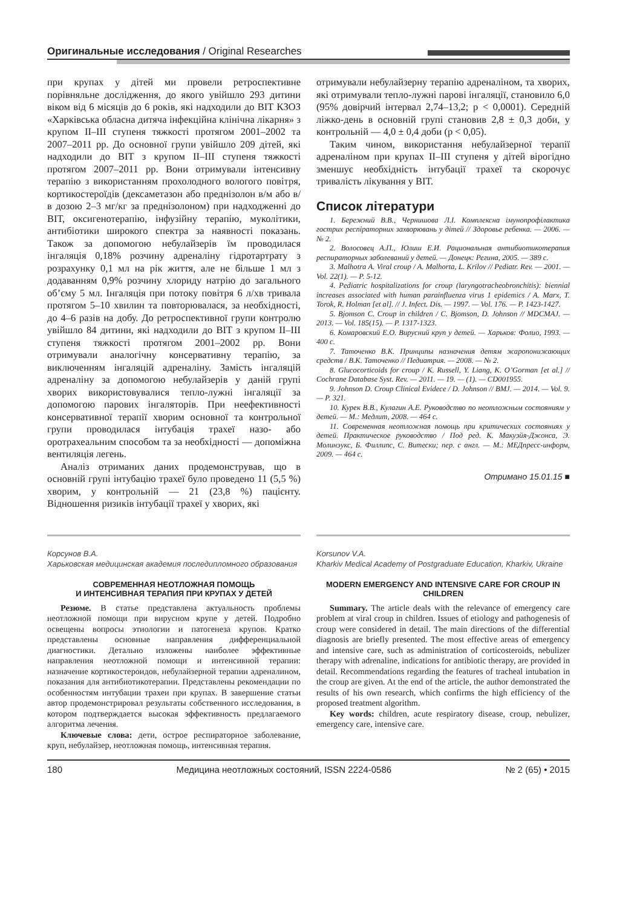Оригинальные исследования / Original Researches
при крупах у дітей ми провели ретроспективне порівняльне дослідження, до якого увійшло 293 дитини віком від 6 місяців до 6 років, які надходили до ВІТ КЗОЗ «Харківська обласна дитяча інфекційна клінічна лікарня» з крупом ІІ–ІІІ ступеня тяжкості протягом 2001–2002 та 2007–2011 рр. До основної групи увійшло 209 дітей, які надходили до ВІТ з крупом ІІ–ІІІ ступеня тяжкості протягом 2007–2011 рр. Вони отримували інтенсивну терапію з використанням прохолодного вологого повітря, кортикостероїдів (дексаметазон або преднізолон в/м або в/в дозою 2–3 мг/кг за преднізолоном) при надходженні до ВІТ, оксигенотерапію, інфузійну терапію, муколітики, антибіотики широкого спектра за наявності показань. Також за допомогою небулайзерів їм проводилася інгаляція 0,18% розчину адреналіну гідротартрату з розрахунку 0,1 мл на рік життя, але не більше 1 мл з додаванням 0,9% розчину хлориду натрію до загального об’єму 5 мл. Інгаляція при потоку повітря 6 л/хв тривала протягом 5–10 хвилин та повторювалася, за необхідності, до 4–6 разів на добу. До ретроспективної групи контролю увійшло 84 дитини, які надходили до ВІТ з крупом ІІ–ІІІ ступеня тяжкості протягом 2001–2002 рр. Вони отримували аналогічну консервативну терапію, за виключенням інгаляцій адреналіну. Замість інгаляцій адреналіну за допомогою небулайзерів у даній групі хворих використовувалися тепло-лужні інгаляції за допомогою парових інгаляторів. При неефективності консервативної терапії хворим основної та контрольної групи проводилася інтубація трахеї назо- або оротрахеальним способом та за необхідності — допоміжна вентиляція легень.
Аналіз отриманих даних продемонстрував, що в основній групі інтубацію трахеї було проведено 11 (5,5 %) хворим, у контрольній — 21 (23,8 %) пацієнту. Відношення ризиків інтубації трахеї у хворих, які
отримували небулайзерну терапію адреналіном, та хворих, які отримували тепло-лужні парові інгаляції, становило 6,0 (95% довірчий інтервал 2,74–13,2; р < 0,0001). Середній ліжко-день в основній групі становив 2,8 ± 0,3 доби, у контрольній — 4,0 ± 0,4 доби (р < 0,05).
Таким чином, використання небулайзерної терапії адреналіном при крупах ІІ–ІІІ ступеня у дітей вірогідно зменшує необхідність інтубації трахеї та скорочує тривалість лікування у ВІТ.
Список літератури
1. Бережний В.В., Чернишова Л.І. Комплексна імунопрофілактика гострих респіраторних захворювань у дітей // Здоровье ребенка. — 2006. — № 2.
2. Волосовец А.П., Юлиш Е.И. Рациональная антибиотикотерапия респираторных заболеваний у детей. — Донецк: Регина, 2005. — 389 с.
3. Malhotra A. Viral croup / A. Malhorta, L. Krilov // Pediatr. Rev. — 2001. — Vol. 22(1). — P. 5-12.
4. Pediatric hospitalizations for croup (laryngotracheobronchitis): biennial increases associated with human parainfluenza virus 1 epidemics / A. Marx, T. Torok, R. Holman [et al]. // J. Infect. Dis. — 1997. — Vol. 176. — P. 1423-1427.
5. Bjomson C. Croup in children / C. Bjomson, D. Johnson // MDCMAJ. — 2013. — Vol. 185(15). — P. 1317-1323.
6. Комаровский Е.О. Вирусний круп у детей. — Харьков: Фолио, 1993. — 400 с.
7. Таточенко В.К. Принципы назначения детям жаропонижающих средств / В.К. Таточенко // Педиатрия. — 2008. — № 2.
8. Glucocorticoids for croup / K. Russell, Y. Liang, K. O’Gorman [et al.] // Cochrane Database Syst. Rev. — 2011. — 19. — (1). — CD001955.
9. Johnson D. Croup Clinical Evidece / D. Johnson // BMJ. — 2014. — Vol. 9. — P. 321.
10. Курек В.В., Кулагин А.Е. Руководство по неотложным состояниям у детей. — М.: Медлит, 2008. — 464 с.
11. Современная неотложная помощь при критических состояниях у детей. Практическое руководство / Под ред. К. Макуэйя-Джонса, Э. Молинэукс, Б. Филлипс, С. Витески; пер. с англ. — М.: МЕДпресс-информ, 2009. — 464 с.
Отримано 15.01.15 ■
Корсунов В.А.
Харьковская медицинская академия последипломного образования
СОВРЕМЕННАЯ НЕОТЛОЖНАЯ ПОМОЩЬ
И ИНТЕНСИВНАЯ ТЕРАПИЯ ПРИ КРУПАХ У ДЕТЕЙ
Резюме. В статье представлена актуальность проблемы неотложной помощи при вирусном крупе у детей. Подробно освещены вопросы этиологии и патогенеза крупов. Кратко представлены основные направления дифференциальной диагностики. Детально изложены наиболее эффективные направления неотложной помощи и интенсивной терапии: назначение кортикостероидов, небулайзерной терапии адреналином, показания для антибиотикотерапии. Представлены рекомендации по особенностям интубации трахеи при крупах. В завершение статьи автор продемонстрировал результаты собственного исследования, в котором подтверждается высокая эффективность предлагаемого алгоритма лечения.
Ключевые слова: дети, острое респираторное заболевание, круп, небулайзер, неотложная помощь, интенсивная терапия.
Korsunov V.A.
Kharkiv Medical Academy of Postgraduate Education, Kharkiv, Ukraine
MODERN EMERGENCY AND INTENSIVE CARE FOR CROUP IN CHILDREN
Summary. The article deals with the relevance of emergency care problem at viral croup in children. Issues of etiology and pathogenesis of croup were considered in detail. The main directions of the differential diagnosis are briefly presented. The most effective areas of emergency and intensive care, such as administration of corticosteroids, nebulizer therapy with adrenaline, indications for antibiotic therapy, are provided in detail. Recommendations regarding the features of tracheal intubation in the croup are given. At the end of the article, the author demonstrated the results of his own research, which confirms the high efficiency of the proposed treatment algorithm.
Key words: children, acute respiratory disease, croup, nebulizer, emergency care, intensive care.
180 Медицина неотложных состояний, ISSN 2224-0586 № 2 (65) • 2015